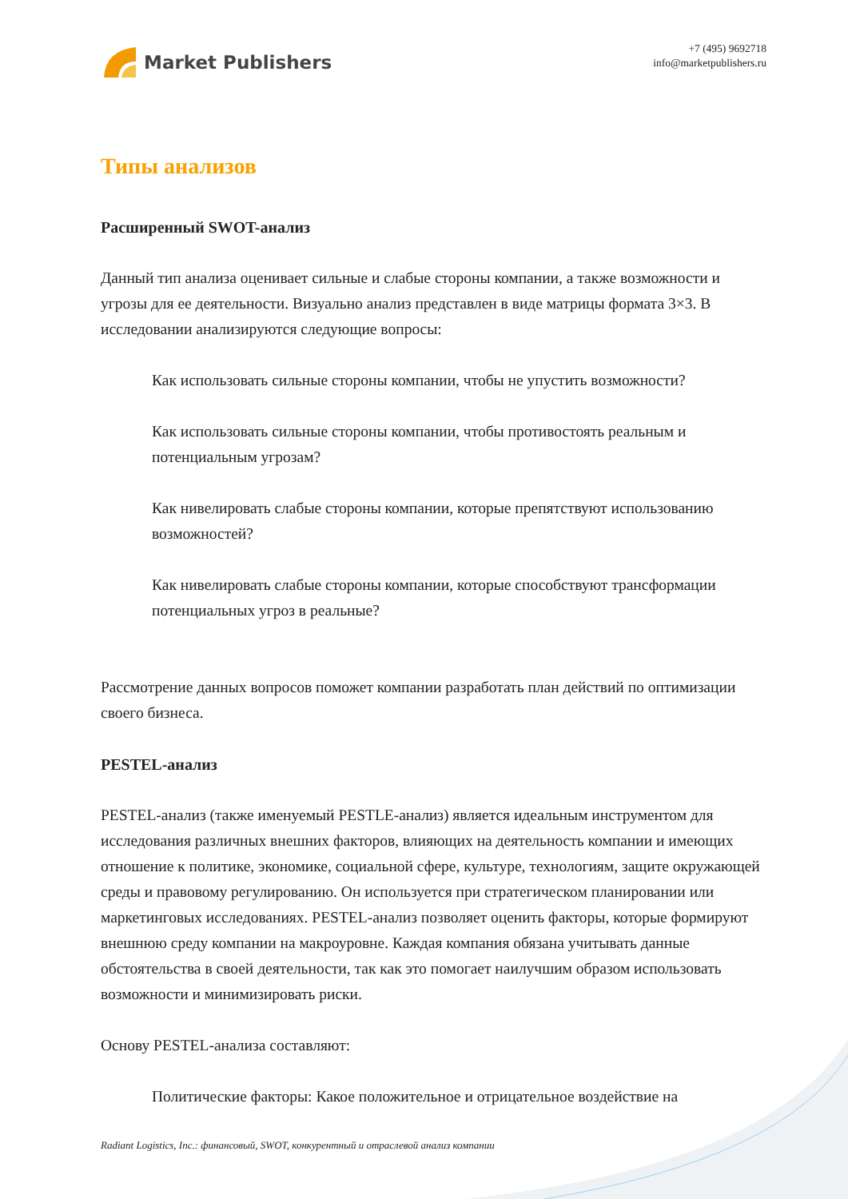Market Publishers
+7 (495) 9692718
info@marketpublishers.ru
Типы анализов
Расширенный SWOT-анализ
Данный тип анализа оценивает сильные и слабые стороны компании, а также возможности и угрозы для ее деятельности. Визуально анализ представлен в виде матрицы формата 3×3. В исследовании анализируются следующие вопросы:
Как использовать сильные стороны компании, чтобы не упустить возможности?
Как использовать сильные стороны компании, чтобы противостоять реальным и потенциальным угрозам?
Как нивелировать слабые стороны компании, которые препятствуют использованию возможностей?
Как нивелировать слабые стороны компании, которые способствуют трансформации потенциальных угроз в реальные?
Рассмотрение данных вопросов поможет компании разработать план действий по оптимизации своего бизнеса.
PESTEL-анализ
PESTEL-анализ (также именуемый PESTLE-анализ) является идеальным инструментом для исследования различных внешних факторов, влияющих на деятельность компании и имеющих отношение к политике, экономике, социальной сфере, культуре, технологиям, защите окружающей среды и правовому регулированию. Он используется при стратегическом планировании или маркетинговых исследованиях. PESTEL-анализ позволяет оценить факторы, которые формируют внешнюю среду компании на макроуровне. Каждая компания обязана учитывать данные обстоятельства в своей деятельности, так как это помогает наилучшим образом использовать возможности и минимизировать риски.
Основу PESTEL-анализа составляют:
Политические факторы: Какое положительное и отрицательное воздействие на
Radiant Logistics, Inc.: финансовый, SWOT, конкурентный и отраслевой анализ компании